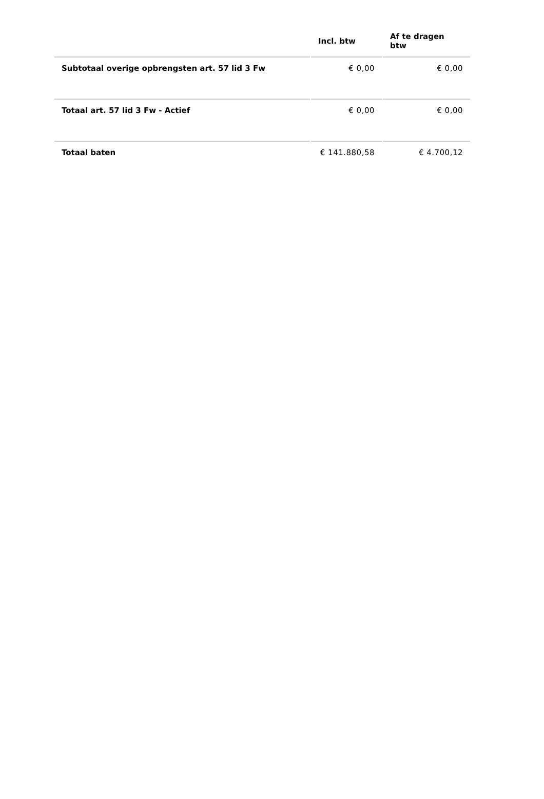| | Incl. btw | Af te dragen btw |
| --- | --- | --- |
| Subtotaal overige opbrengsten art. 57 lid 3 Fw | € 0,00 | € 0,00 |
| Totaal art. 57 lid 3 Fw - Actief | € 0,00 | € 0,00 |
| Totaal baten | € 141.880,58 | € 4.700,12 |